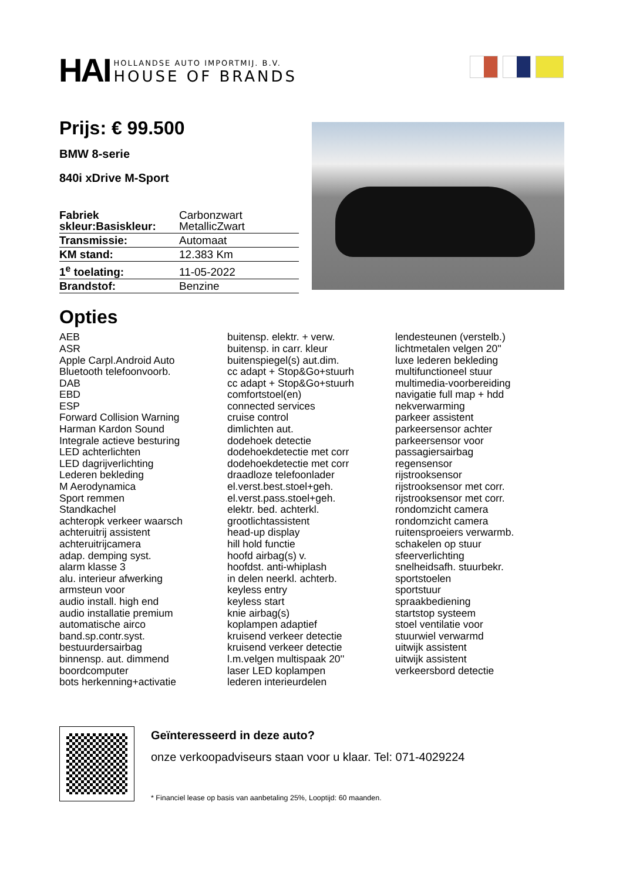HAI
HOLLANDSE AUTO IMPORTMIJ. B.V.
HOUSE OF BRANDS
Prijs: € 99.500
BMW 8-serie
840i xDrive M-Sport
| Fabriek skleur:Basiskleur: | Carbonzwart MetallicZwart |
| Transmissie: | Automaat |
| KM stand: | 12.383 Km |
| 1<sup>e</sup> toelating: | 11-05-2022 |
| Brandstof: | Benzine |
Opties
AEB
ASR
Apple Carpl.Android Auto
Bluetooth telefoonvoorb.
DAB
EBD
ESP
Forward Collision Warning
Harman Kardon Sound
Integrale actieve besturing
LED achterlichten
LED dagrijverlichting
Lederen bekleding
M Aerodynamica
Sport remmen
Standkachel
achteropk verkeer waarsch
achteruitrij assistent
achteruitrijcamera
adap. demping syst.
alarm klasse 3
alu. interieur afwerking
armsteun voor
audio install. high end
audio installatie premium
automatische airco
band.sp.contr.syst.
bestuurdersairbag
binnensp. aut. dimmend
boordcomputer
bots herkenning+activatie
buitensp. elektr. + verw.
buitensp. in carr. kleur
buitenspiegel(s) aut.dim.
cc adapt + Stop&Go+stuurh
cc adapt + Stop&Go+stuurh
comfortstoel(en)
connected services
cruise control
dimlichten aut.
dodehoek detectie
dodehoekdetectie met corr
dodehoekdetectie met corr
draadloze telefoonlader
el.verst.best.stoel+geh.
el.verst.pass.stoel+geh.
elektr. bed. achterkl.
grootlichtassistent
head-up display
hill hold functie
hoofd airbag(s) v.
hoofdst. anti-whiplash
in delen neerkl. achterb.
keyless entry
keyless start
knie airbag(s)
koplampen adaptief
kruisend verkeer detectie
kruisend verkeer detectie
l.m.velgen multispaak 20''
laser LED koplampen
lederen interieurdelen
lendesteunen (verstelb.)
lichtmetalen velgen 20''
luxe lederen bekleding
multifunctioneel stuur
multimedia-voorbereiding
navigatie full map + hdd
nekverwarming
parkeer assistent
parkeersensor achter
parkeersensor voor
passagiersairbag
regensensor
rijstrooksensor
rijstrooksensor met corr.
rijstrooksensor met corr.
rondomzicht camera
rondomzicht camera
ruitensproeiers verwarmb.
schakelen op stuur
sfeerverlichting
snelheidsafh. stuurbekr.
sportstoelen
sportstuur
spraakbediening
startstop systeem
stoel ventilatie voor
stuurwiel verwarmd
uitwijk assistent
uitwijk assistent
verkeersbord detectie
Geïnteresseerd in deze auto?
onze verkoopadviseurs staan voor u klaar. Tel: 071-4029224
* Financiel lease op basis van aanbetaling 25%, Looptijd: 60 maanden.